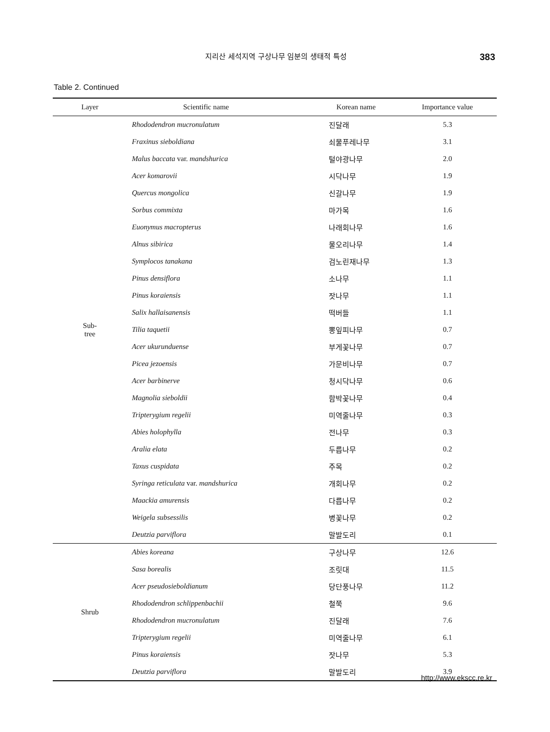지리산 세석지역 구상나무 임분의 생태적 특성 383
Table 2. Continued
| Layer | Scientific name | Korean name | Importance value |
| --- | --- | --- | --- |
| Sub- tree | Rhododendron mucronulatum | 진달래 | 5.3 |
| | Fraxinus sieboldiana | 쇠물푸레나무 | 3.1 |
| | Malus baccata var. mandshurica | 털야광나무 | 2.0 |
| | Acer komarovii | 시닥나무 | 1.9 |
| | Quercus mongolica | 신갈나무 | 1.9 |
| | Sorbus commixta | 마가목 | 1.6 |
| | Euonymus macropterus | 나래회나무 | 1.6 |
| | Alnus sibirica | 물오리나무 | 1.4 |
| | Symplocos tanakana | 검노린재나무 | 1.3 |
| | Pinus densiflora | 소나무 | 1.1 |
| | Pinus koraiensis | 잣나무 | 1.1 |
| | Salix hallaisanensis | 떡버들 | 1.1 |
| | Tilia taquetii | 뽕잎피나무 | 0.7 |
| | Acer ukurunduense | 부게꽃나무 | 0.7 |
| | Picea jezoensis | 가문비나무 | 0.7 |
| | Acer barbinerve | 청시닥나무 | 0.6 |
| | Magnolia sieboldii | 함박꽃나무 | 0.4 |
| | Tripterygium regelii | 미역줄나무 | 0.3 |
| | Abies holophylla | 전나무 | 0.3 |
| | Aralia elata | 두릅나무 | 0.2 |
| | Taxus cuspidata | 주목 | 0.2 |
| | Syringa reticulata var. mandshurica | 개회나무 | 0.2 |
| | Maackia amurensis | 다릅나무 | 0.2 |
| | Weigela subsessilis | 병꽃나무 | 0.2 |
| | Deutzia parviflora | 말발도리 | 0.1 |
| Shrub | Abies koreana | 구상나무 | 12.6 |
| | Sasa borealis | 조릿대 | 11.5 |
| | Acer pseudosieboldianum | 당단풍나무 | 11.2 |
| | Rhododendron schlippenbachii | 철쭉 | 9.6 |
| | Rhododendron mucronulatum | 진달래 | 7.6 |
| | Tripterygium regelii | 미역줄나무 | 6.1 |
| | Pinus koraiensis | 잣나무 | 5.3 |
| | Deutzia parviflora | 말발도리 | 3.9 |
http://www.ekscc.re.kr